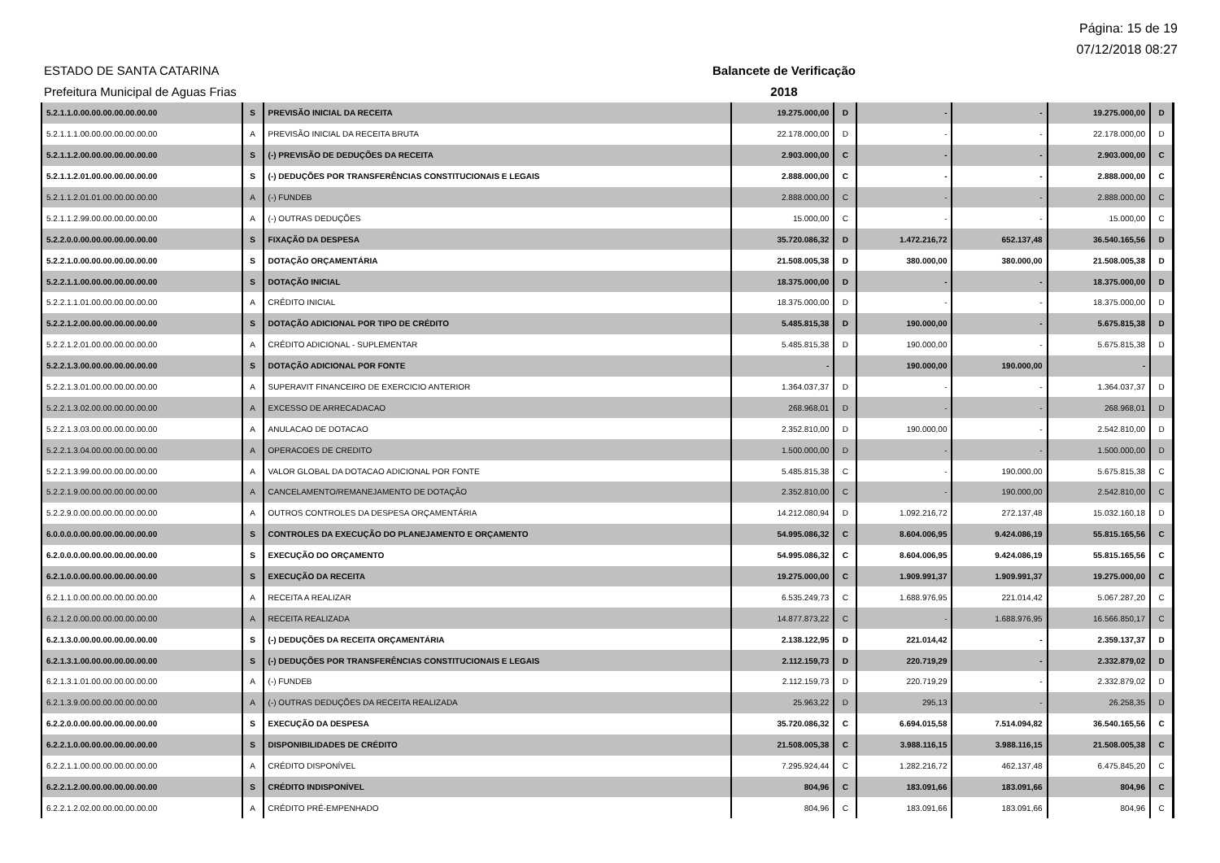Página: 15 de 19
07/12/2018 08:27
ESTADO DE SANTA CATARINA
Prefeitura Municipal de Aguas Frias
Balancete de Verificação
2018
| 5.2.1.1.0.00.00.00.00.00.00.00 | S | PREVISÃO INICIAL DA RECEITA | 19.275.000,00 | D | - | - | 19.275.000,00 | D |
| 5.2.1.1.1.00.00.00.00.00.00.00 | A | PREVISÃO INICIAL DA RECEITA BRUTA | 22.178.000,00 | D | - | - | 22.178.000,00 | D |
| 5.2.1.1.2.00.00.00.00.00.00.00 | S | (-) PREVISÃO DE DEDUÇÕES DA RECEITA | 2.903.000,00 | C | - | - | 2.903.000,00 | C |
| 5.2.1.1.2.01.00.00.00.00.00.00 | S | (-) DEDUÇÕES POR TRANSFERÊNCIAS CONSTITUCIONAIS E LEGAIS | 2.888.000,00 | C | - | - | 2.888.000,00 | C |
| 5.2.1.1.2.01.01.00.00.00.00.00 | A | (-) FUNDEB | 2.888.000,00 | C | - | - | 2.888.000,00 | C |
| 5.2.1.1.2.99.00.00.00.00.00.00 | A | (-) OUTRAS DEDUÇÕES | 15.000,00 | C | - | - | 15.000,00 | C |
| 5.2.2.0.0.00.00.00.00.00.00.00 | S | FIXAÇÃO DA DESPESA | 35.720.086,32 | D | 1.472.216,72 | 652.137,48 | 36.540.165,56 | D |
| 5.2.2.1.0.00.00.00.00.00.00.00 | S | DOTAÇÃO ORÇAMENTÁRIA | 21.508.005,38 | D | 380.000,00 | 380.000,00 | 21.508.005,38 | D |
| 5.2.2.1.1.00.00.00.00.00.00.00 | S | DOTAÇÃO INICIAL | 18.375.000,00 | D | - | - | 18.375.000,00 | D |
| 5.2.2.1.1.01.00.00.00.00.00.00 | A | CRÉDITO INICIAL | 18.375.000,00 | D | - | - | 18.375.000,00 | D |
| 5.2.2.1.2.00.00.00.00.00.00.00 | S | DOTAÇÃO ADICIONAL POR TIPO DE CRÉDITO | 5.485.815,38 | D | 190.000,00 | - | 5.675.815,38 | D |
| 5.2.2.1.2.01.00.00.00.00.00.00 | A | CRÉDITO ADICIONAL - SUPLEMENTAR | 5.485.815,38 | D | 190.000,00 | - | 5.675.815,38 | D |
| 5.2.2.1.3.00.00.00.00.00.00.00 | S | DOTAÇÃO ADICIONAL POR FONTE | - | | 190.000,00 | 190.000,00 | - | |
| 5.2.2.1.3.01.00.00.00.00.00.00 | A | SUPERAVIT FINANCEIRO DE EXERCICIO ANTERIOR | 1.364.037,37 | D | - | - | 1.364.037,37 | D |
| 5.2.2.1.3.02.00.00.00.00.00.00 | A | EXCESSO DE ARRECADACAO | 268.968,01 | D | - | - | 268.968,01 | D |
| 5.2.2.1.3.03.00.00.00.00.00.00 | A | ANULACAO DE DOTACAO | 2.352.810,00 | D | 190.000,00 | - | 2.542.810,00 | D |
| 5.2.2.1.3.04.00.00.00.00.00.00 | A | OPERACOES DE CREDITO | 1.500.000,00 | D | - | - | 1.500.000,00 | D |
| 5.2.2.1.3.99.00.00.00.00.00.00 | A | VALOR GLOBAL DA DOTACAO ADICIONAL POR FONTE | 5.485.815,38 | C | - | 190.000,00 | 5.675.815,38 | C |
| 5.2.2.1.9.00.00.00.00.00.00.00 | A | CANCELAMENTO/REMANEJAMENTO DE DOTAÇÃO | 2.352.810,00 | C | - | 190.000,00 | 2.542.810,00 | C |
| 5.2.2.9.0.00.00.00.00.00.00.00 | A | OUTROS CONTROLES DA DESPESA ORÇAMENTÁRIA | 14.212.080,94 | D | 1.092.216,72 | 272.137,48 | 15.032.160,18 | D |
| 6.0.0.0.0.00.00.00.00.00.00.00 | S | CONTROLES DA EXECUÇÃO DO PLANEJAMENTO E ORÇAMENTO | 54.995.086,32 | C | 8.604.006,95 | 9.424.086,19 | 55.815.165,56 | C |
| 6.2.0.0.0.00.00.00.00.00.00.00 | S | EXECUÇÃO DO ORÇAMENTO | 54.995.086,32 | C | 8.604.006,95 | 9.424.086,19 | 55.815.165,56 | C |
| 6.2.1.0.0.00.00.00.00.00.00.00 | S | EXECUÇÃO DA RECEITA | 19.275.000,00 | C | 1.909.991,37 | 1.909.991,37 | 19.275.000,00 | C |
| 6.2.1.1.0.00.00.00.00.00.00.00 | A | RECEITA A REALIZAR | 6.535.249,73 | C | 1.688.976,95 | 221.014,42 | 5.067.287,20 | C |
| 6.2.1.2.0.00.00.00.00.00.00.00 | A | RECEITA REALIZADA | 14.877.873,22 | C | - | 1.688.976,95 | 16.566.850,17 | C |
| 6.2.1.3.0.00.00.00.00.00.00.00 | S | (-) DEDUÇÕES DA RECEITA ORÇAMENTÁRIA | 2.138.122,95 | D | 221.014,42 | - | 2.359.137,37 | D |
| 6.2.1.3.1.00.00.00.00.00.00.00 | S | (-) DEDUÇÕES POR TRANSFERÊNCIAS CONSTITUCIONAIS E LEGAIS | 2.112.159,73 | D | 220.719,29 | - | 2.332.879,02 | D |
| 6.2.1.3.1.01.00.00.00.00.00.00 | A | (-) FUNDEB | 2.112.159,73 | D | 220.719,29 | - | 2.332.879,02 | D |
| 6.2.1.3.9.00.00.00.00.00.00.00 | A | (-) OUTRAS DEDUÇÕES DA RECEITA REALIZADA | 25.963,22 | D | 295,13 | - | 26.258,35 | D |
| 6.2.2.0.0.00.00.00.00.00.00.00 | S | EXECUÇÃO DA DESPESA | 35.720.086,32 | C | 6.694.015,58 | 7.514.094,82 | 36.540.165,56 | C |
| 6.2.2.1.0.00.00.00.00.00.00.00 | S | DISPONIBILIDADES DE CRÉDITO | 21.508.005,38 | C | 3.988.116,15 | 3.988.116,15 | 21.508.005,38 | C |
| 6.2.2.1.1.00.00.00.00.00.00.00 | A | CRÉDITO DISPONÍVEL | 7.295.924,44 | C | 1.282.216,72 | 462.137,48 | 6.475.845,20 | C |
| 6.2.2.1.2.00.00.00.00.00.00.00 | S | CRÉDITO INDISPONÍVEL | 804,96 | C | 183.091,66 | 183.091,66 | 804,96 | C |
| 6.2.2.1.2.02.00.00.00.00.00.00 | A | CRÉDITO PRÉ-EMPENHADO | 804,96 | C | 183.091,66 | 183.091,66 | 804,96 | C |